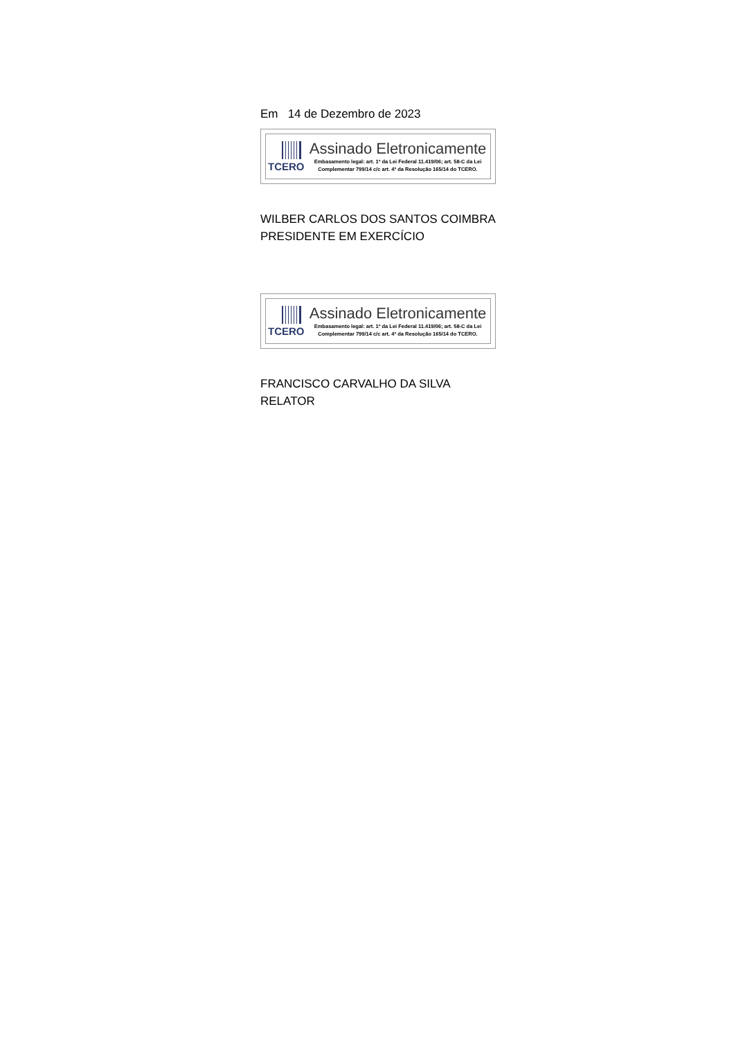Em 14 de Dezembro de 2023
TCERO
Assinado Eletronicamente
Embasamento legal: art. 1º da Lei Federal 11.419/06; art. 58-C da Lei Complementar 799/14 c/c art. 4º da Resolução 165/14 do TCERO.
WILBER CARLOS DOS SANTOS COIMBRA
PRESIDENTE EM EXERCÍCIO
TCERO
Assinado Eletronicamente
Embasamento legal: art. 1º da Lei Federal 11.419/06; art. 58-C da Lei Complementar 799/14 c/c art. 4º da Resolução 165/14 do TCERO.
FRANCISCO CARVALHO DA SILVA
RELATOR